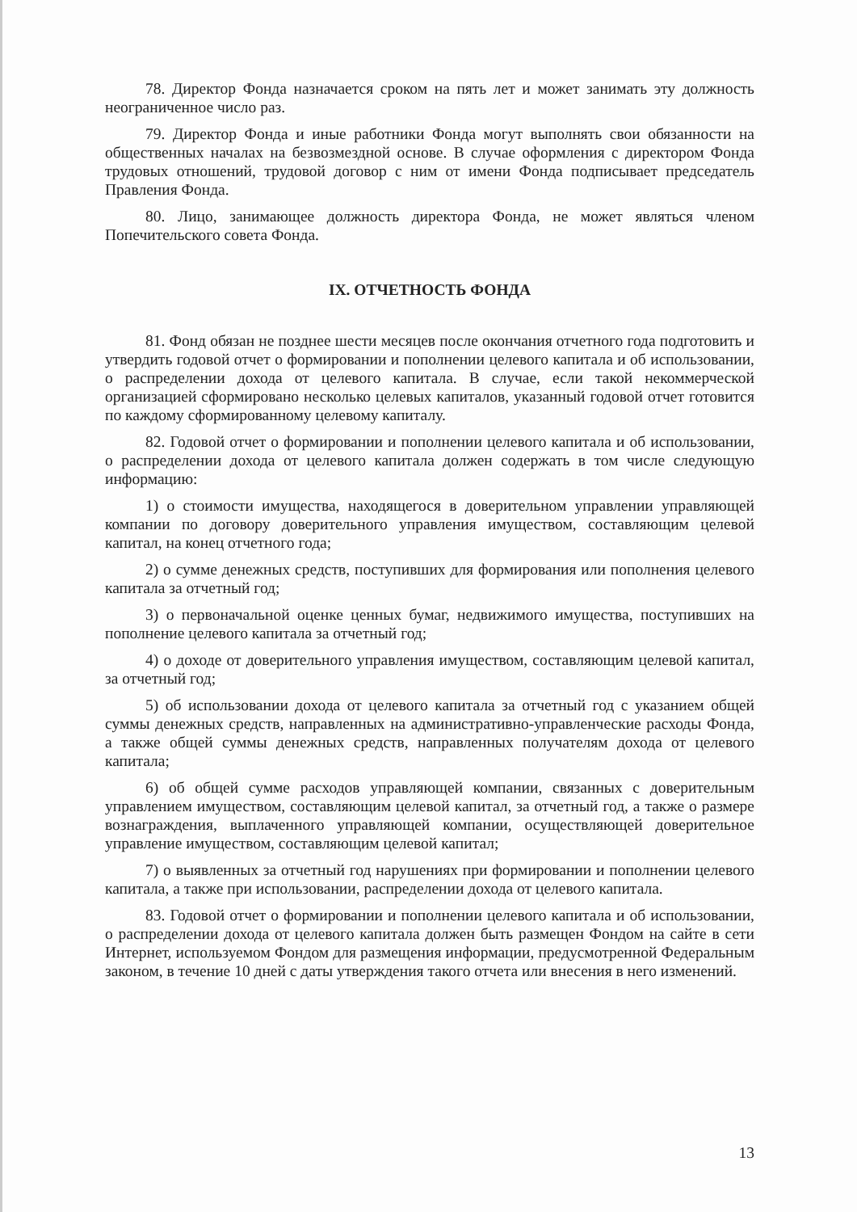78. Директор Фонда назначается сроком на пять лет и может занимать эту должность неограниченное число раз.
79. Директор Фонда и иные работники Фонда могут выполнять свои обязанности на общественных началах на безвозмездной основе. В случае оформления с директором Фонда трудовых отношений, трудовой договор с ним от имени Фонда подписывает председатель Правления Фонда.
80. Лицо, занимающее должность директора Фонда, не может являться членом Попечительского совета Фонда.
IX. ОТЧЕТНОСТЬ ФОНДА
81. Фонд обязан не позднее шести месяцев после окончания отчетного года подготовить и утвердить годовой отчет о формировании и пополнении целевого капитала и об использовании, о распределении дохода от целевого капитала. В случае, если такой некоммерческой организацией сформировано несколько целевых капиталов, указанный годовой отчет готовится по каждому сформированному целевому капиталу.
82. Годовой отчет о формировании и пополнении целевого капитала и об использовании, о распределении дохода от целевого капитала должен содержать в том числе следующую информацию:
1) о стоимости имущества, находящегося в доверительном управлении управляющей компании по договору доверительного управления имуществом, составляющим целевой капитал, на конец отчетного года;
2) о сумме денежных средств, поступивших для формирования или пополнения целевого капитала за отчетный год;
3) о первоначальной оценке ценных бумаг, недвижимого имущества, поступивших на пополнение целевого капитала за отчетный год;
4) о доходе от доверительного управления имуществом, составляющим целевой капитал, за отчетный год;
5) об использовании дохода от целевого капитала за отчетный год с указанием общей суммы денежных средств, направленных на административно-управленческие расходы Фонда, а также общей суммы денежных средств, направленных получателям дохода от целевого капитала;
6) об общей сумме расходов управляющей компании, связанных с доверительным управлением имуществом, составляющим целевой капитал, за отчетный год, а также о размере вознаграждения, выплаченного управляющей компании, осуществляющей доверительное управление имуществом, составляющим целевой капитал;
7) о выявленных за отчетный год нарушениях при формировании и пополнении целевого капитала, а также при использовании, распределении дохода от целевого капитала.
83. Годовой отчет о формировании и пополнении целевого капитала и об использовании, о распределении дохода от целевого капитала должен быть размещен Фондом на сайте в сети Интернет, используемом Фондом для размещения информации, предусмотренной Федеральным законом, в течение 10 дней с даты утверждения такого отчета или внесения в него изменений.
13